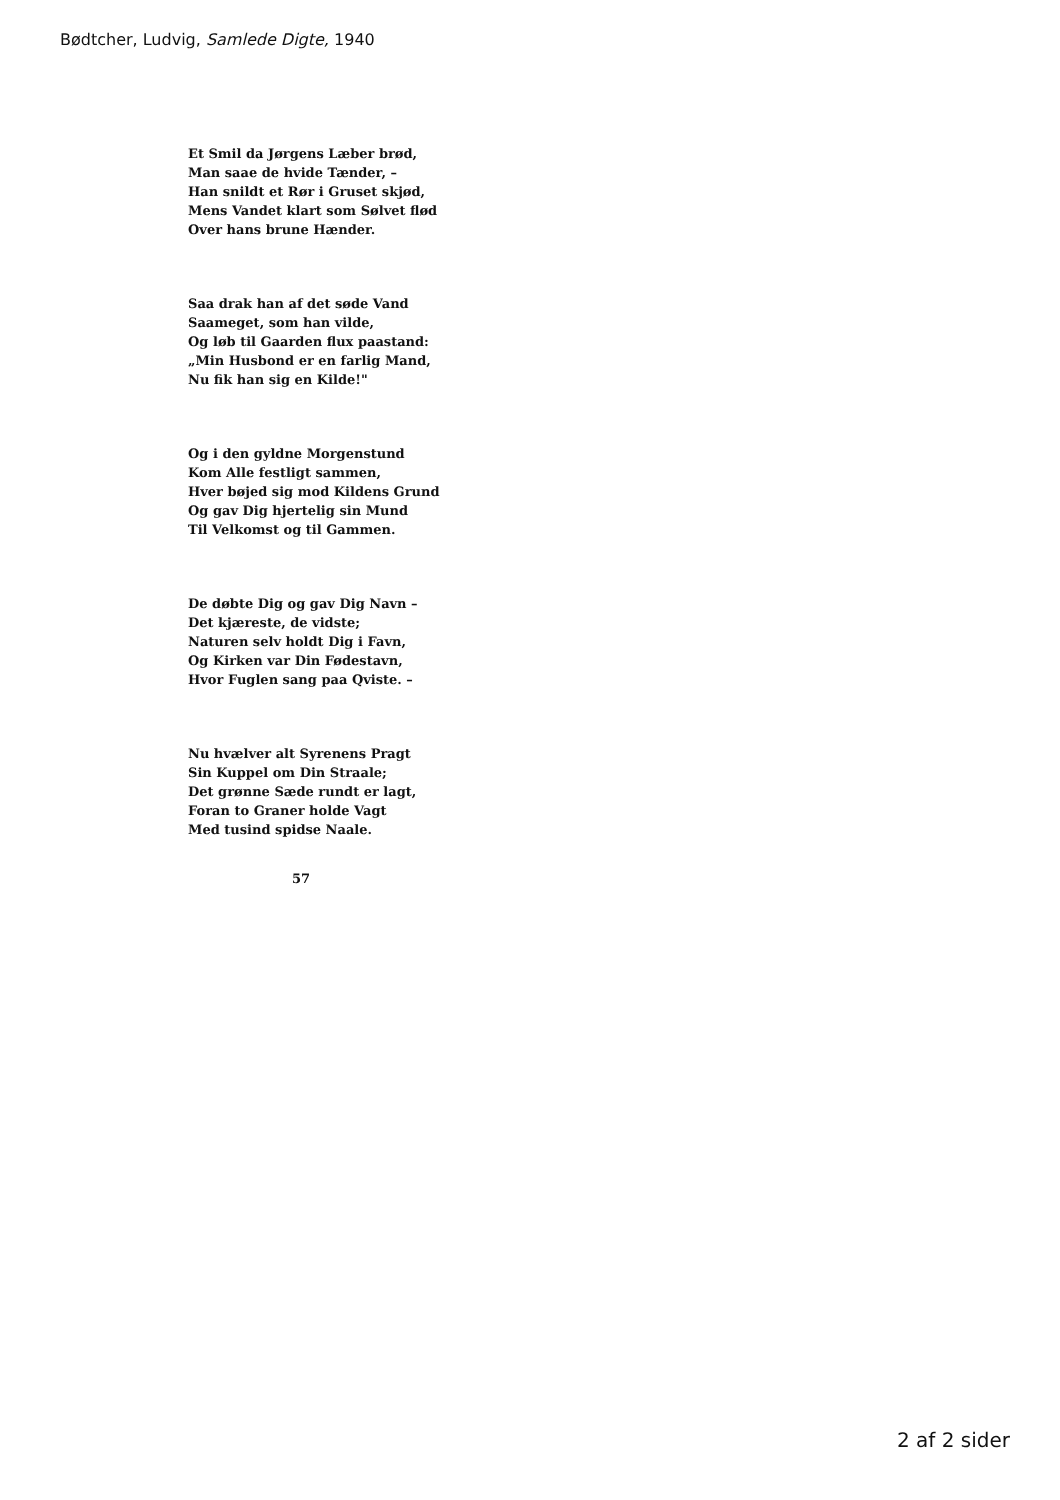Bødtcher, Ludvig, Samlede Digte, 1940
Et Smil da Jørgens Læber brød,
Man saae de hvide Tænder, –
Han snildt et Rør i Gruset skjød,
Mens Vandet klart som Sølvet flød
Over hans brune Hænder.
Saa drak han af det søde Vand
Saameget, som han vilde,
Og løb til Gaarden flux paastand:
„Min Husbond er en farlig Mand,
Nu fik han sig en Kilde!"
Og i den gyldne Morgenstund
Kom Alle festligt sammen,
Hver bøjed sig mod Kildens Grund
Og gav Dig hjertelig sin Mund
Til Velkomst og til Gammen.
De døbte Dig og gav Dig Navn –
Det kjæreste, de vidste;
Naturen selv holdt Dig i Favn,
Og Kirken var Din Fødestavn,
Hvor Fuglen sang paa Qviste. –
Nu hvælver alt Syrenens Pragt
Sin Kuppel om Din Straale;
Det grønne Sæde rundt er lagt,
Foran to Graner holde Vagt
Med tusind spidse Naale.
57
2 af 2 sider